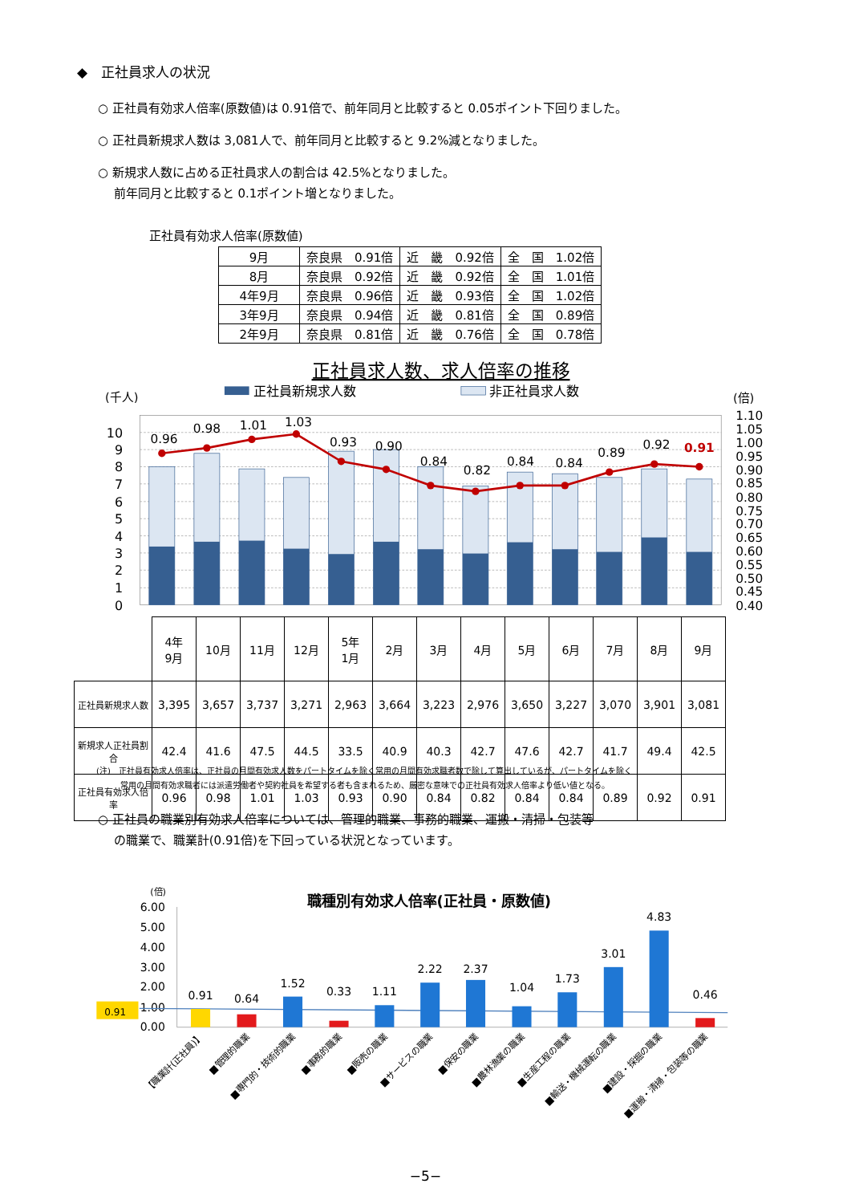◆　正社員求人の状況
○ 正社員有効求人倍率(原数値)は 0.91倍で、前年同月と比較すると 0.05ポイント下回りました。
○ 正社員新規求人数は 3,081人で、前年同月と比較すると 9.2%減となりました。
○ 新規求人数に占める正社員求人の割合は 42.5%となりました。
　 前年同月と比較すると 0.1ポイント増となりました。
正社員有効求人倍率(原数値)
| 9月 | 奈良県 0.91倍 | 近 畿 0.92倍 | 全 国 1.02倍 |
| 8月 | 奈良県 0.92倍 | 近 畿 0.92倍 | 全 国 1.01倍 |
| 4年9月 | 奈良県 0.96倍 | 近 畿 0.93倍 | 全 国 1.02倍 |
| 3年9月 | 奈良県 0.94倍 | 近 畿 0.81倍 | 全 国 0.89倍 |
| 2年9月 | 奈良県 0.81倍 | 近 畿 0.76倍 | 全 国 0.78倍 |
正社員求人数、求人倍率の推移
(千人)
正社員新規求人数
非正社員求人数
(倍)
10
9
8
7
6
5
4
3
2
1
0
1.10
1.05
1.00
0.95
0.90
0.85
0.80
0.75
0.70
0.65
0.60
0.55
0.50
0.45
0.40
0.96
0.98
1.01
1.03
0.93
0.90
0.84
0.82
0.84
0.84
0.89
0.92
0.91
| | 4年 9月 | 10月 | 11月 | 12月 | 5年 1月 | 2月 | 3月 | 4月 | 5月 | 6月 | 7月 | 8月 | 9月 |
| --- | --- | --- | --- | --- | --- | --- | --- | --- | --- | --- | --- | --- | --- |
| 正社員新規求人数 | 3,395 | 3,657 | 3,737 | 3,271 | 2,963 | 3,664 | 3,223 | 2,976 | 3,650 | 3,227 | 3,070 | 3,901 | 3,081 |
| 新規求人正社員割合 | 42.4 | 41.6 | 47.5 | 44.5 | 33.5 | 40.9 | 40.3 | 42.7 | 47.6 | 42.7 | 41.7 | 49.4 | 42.5 |
| 正社員有効求人倍率 | 0.96 | 0.98 | 1.01 | 1.03 | 0.93 | 0.90 | 0.84 | 0.82 | 0.84 | 0.84 | 0.89 | 0.92 | 0.91 |
(注)　正社員有効求人倍率は、正社員の月間有効求人数をパートタイムを除く常用の月間有効求職者数で除して算出しているが、パートタイムを除く
　　　常用の月間有効求職者には派遣労働者や契約社員を希望する者も含まれるため、厳密な意味での正社員有効求人倍率より低い値となる。
○ 正社員の職業別有効求人倍率については、管理的職業、事務的職業、運搬・清掃・包装等
　 の職業で、職業計(0.91倍)を下回っている状況となっています。
(倍)
職種別有効求人倍率(正社員・原数値)
6.00
5.00
4.00
3.00
2.00
1.00
0.00
0.91
0.91
0.64
1.52
0.33
1.11
2.22
2.37
1.04
1.73
3.01
4.83
0.46
【職業計(正社員)】
■管理的職業
■専門的・技術的職業
■事務的職業
■販売の職業
■サービスの職業
■保安の職業
■農林漁業の職業
■生産工程の職業
■輸送・機械運転の職業
■建設・採掘の職業
■運搬・清掃・包装等の職業
−5−